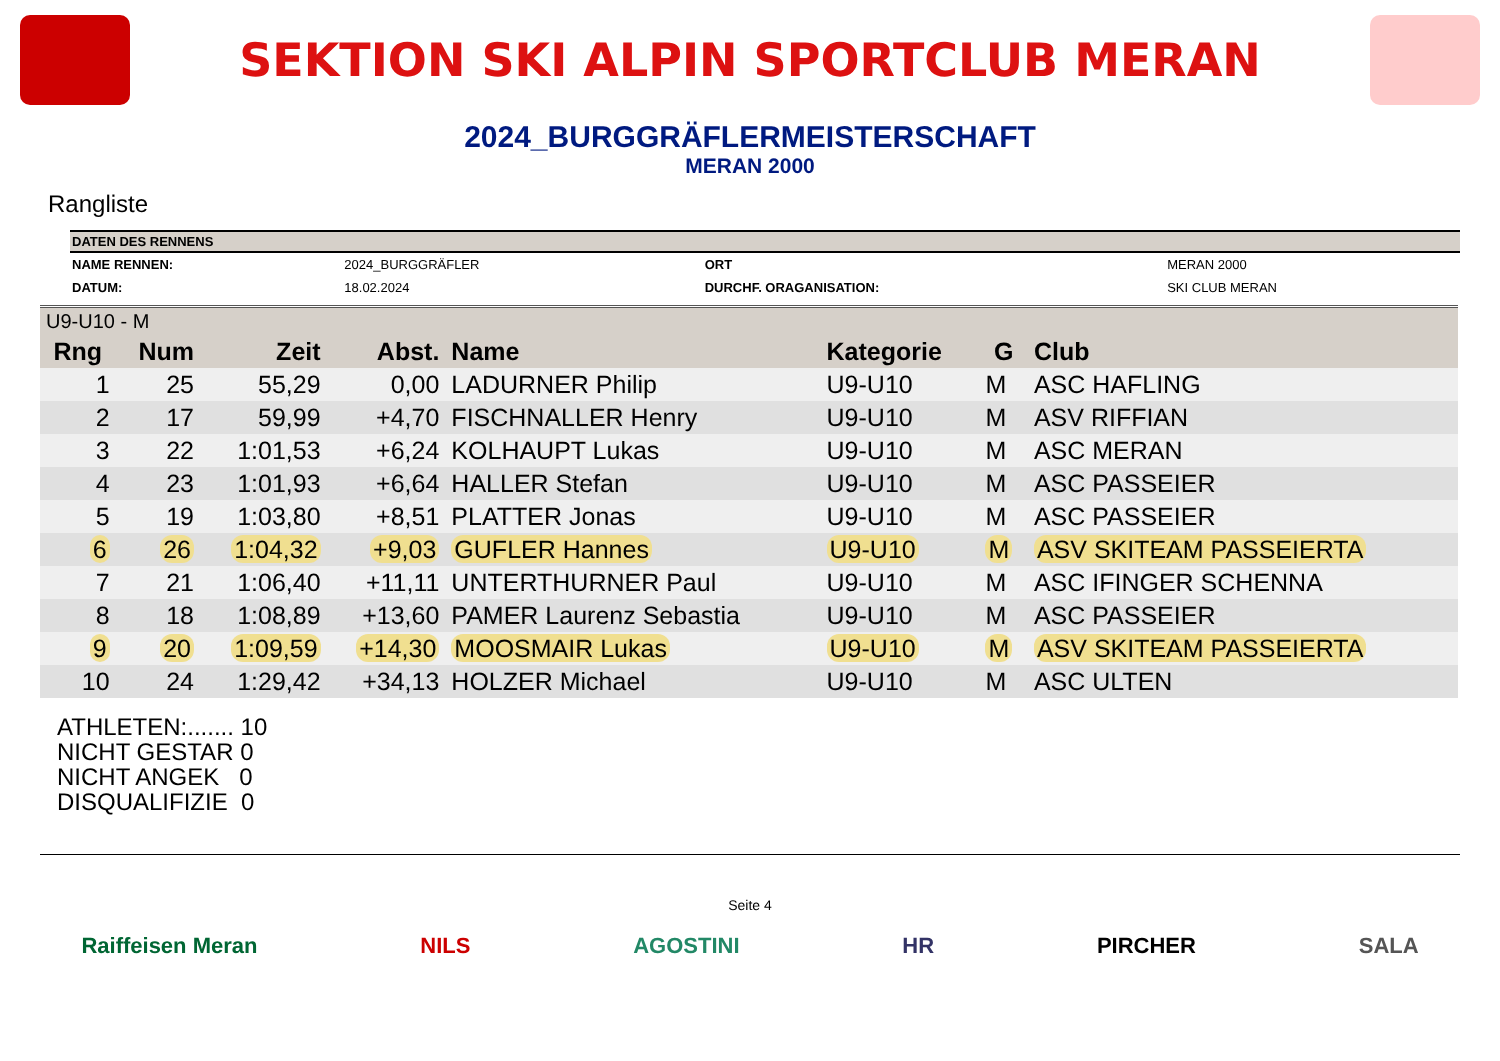SEKTION SKI ALPIN SPORTCLUB MERAN
2024_BURGGRÄFLERMEISTERSCHAFT
MERAN 2000
Rangliste
DATEN DES RENNENS
| NAME RENNEN: | 2024_BURGGRÄFLER | ORT | MERAN 2000 |
| DATUM: | 18.02.2024 | DURCHF. ORAGANISATION: | SKI CLUB MERAN |
| U9-U10 - M | | | | | | | |
| --- | --- | --- | --- | --- | --- | --- | --- |
| Rng | Num | Zeit | Abst. | Name | Kategorie | G | Club |
| 1 | 25 | 55,29 | 0,00 | LADURNER Philip | U9-U10 | M | ASC HAFLING |
| 2 | 17 | 59,99 | +4,70 | FISCHNALLER Henry | U9-U10 | M | ASV RIFFIAN |
| 3 | 22 | 1:01,53 | +6,24 | KOLHAUPT Lukas | U9-U10 | M | ASC MERAN |
| 4 | 23 | 1:01,93 | +6,64 | HALLER Stefan | U9-U10 | M | ASC PASSEIER |
| 5 | 19 | 1:03,80 | +8,51 | PLATTER Jonas | U9-U10 | M | ASC PASSEIER |
| 6 | 26 | 1:04,32 | +9,03 | GUFLER Hannes | U9-U10 | M | ASV SKITEAM PASSEIERTA |
| 7 | 21 | 1:06,40 | +11,11 | UNTERTHURNER Paul | U9-U10 | M | ASC IFINGER SCHENNA |
| 8 | 18 | 1:08,89 | +13,60 | PAMER Laurenz Sebastia | U9-U10 | M | ASC PASSEIER |
| 9 | 20 | 1:09,59 | +14,30 | MOOSMAIR Lukas | U9-U10 | M | ASV SKITEAM PASSEIERTA |
| 10 | 24 | 1:29,42 | +34,13 | HOLZER Michael | U9-U10 | M | ASC ULTEN |
ATHLETEN:....... 10
NICHT GESTAR 0
NICHT ANGEK 0
DISQUALIFIZIE 0
Seite 4
Raiffeisen Meran NILS AGOSTINI HR PIRCHER SALA